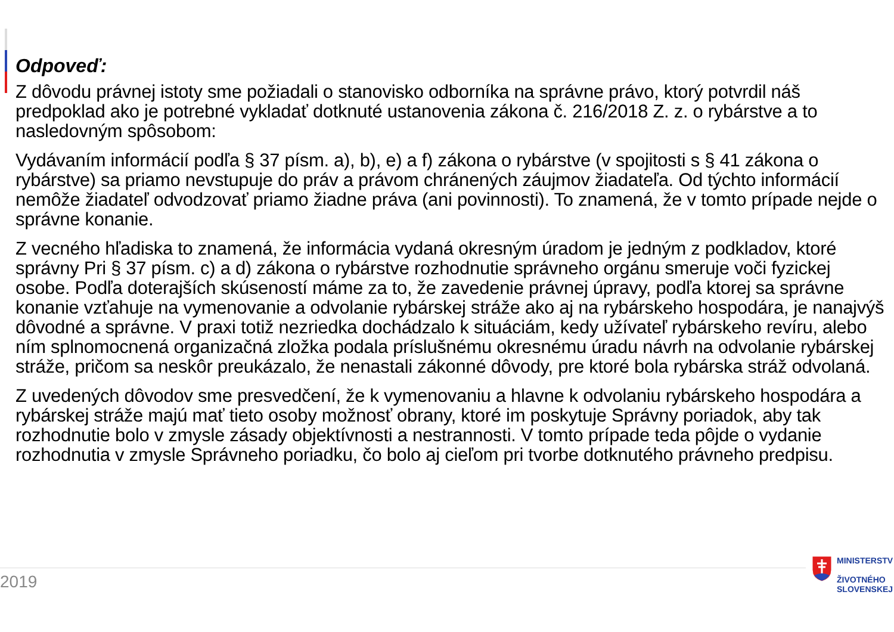Odpoveď:
Z dôvodu právnej istoty sme požiadali o stanovisko odborníka na správne právo, ktorý potvrdil náš predpoklad ako je potrebné vykladať dotknuté ustanovenia zákona č. 216/2018 Z. z. o rybárstve a to nasledovným spôsobom:
Vydávaním informácií podľa § 37 písm. a), b), e) a f) zákona o rybárstve (v spojitosti s § 41 zákona o rybárstve) sa priamo nevstupuje do práv a právom chránených záujmov žiadateľa. Od týchto informácií nemôže žiadateľ odvodzovať priamo žiadne práva (ani povinnosti). To znamená, že v tomto prípade nejde o správne konanie.
Z vecného hľadiska to znamená, že informácia vydaná okresným úradom je jedným z podkladov, ktoré správny Pri § 37 písm. c) a d) zákona o rybárstve rozhodnutie správneho orgánu smeruje voči fyzickej osobe. Podľa doterajších skúseností máme za to, že zavedenie právnej úpravy, podľa ktorej sa správne konanie vzťahuje na vymenovanie a odvolanie rybárskej stráže ako aj na rybárskeho hospodára, je nanajvýš dôvodné a správne. V praxi totiž nezriedka dochádzalo k situáciám, kedy užívateľ rybárskeho revíru, alebo ním splnomocnená organizačná zložka podala príslušnému okresnému úradu návrh na odvolanie rybárskej stráže, pričom sa neskôr preukázalo, že nenastali zákonné dôvody, pre ktoré bola rybárska stráž odvolaná.
Z uvedených dôvodov sme presvedčení, že k vymenovaniu a hlavne k odvolaniu rybárskeho hospodára a rybárskej stráže majú mať tieto osoby možnosť obrany, ktoré im poskytuje Správny poriadok, aby tak rozhodnutie bolo v zmysle zásady objektívnosti a nestrannosti. V tomto prípade teda pôjde o vydanie rozhodnutia v zmysle Správneho poriadku, čo bolo aj cieľom pri tvorbe dotknutého právneho predpisu.
2019
MINISTERSTV
ŽIVOTNÉHO
SLOVENSKEJ